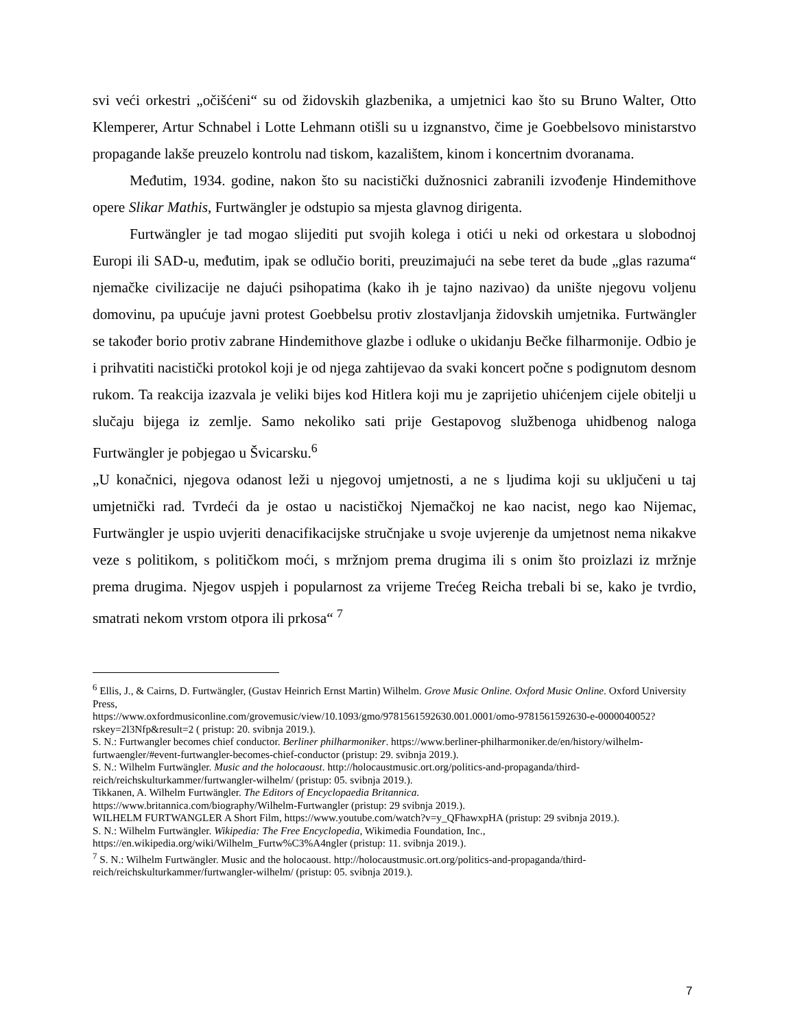svi veći orkestri „očišćeni“ su od židovskih glazbenika, a umjetnici kao što su Bruno Walter, Otto Klemperer, Artur Schnabel i Lotte Lehmann otišli su u izgnanstvo, čime je Goebbelsovo ministarstvo propagande lakše preuzelo kontrolu nad tiskom, kazalištem, kinom i koncertnim dvoranama.
Međutim, 1934. godine, nakon što su nacistički dužnosnici zabranili izvođenje Hindemithove opere Slikar Mathis, Furtwängler je odstupio sa mjesta glavnog dirigenta.
Furtwängler je tad mogao slijediti put svojih kolega i otići u neki od orkestara u slobodnoj Europi ili SAD-u, međutim, ipak se odlučio boriti, preuzimajući na sebe teret da bude „glas razuma“ njemačke civilizacije ne dajući psihopatima (kako ih je tajno nazivao) da unište njegovu voljenu domovinu, pa upućuje javni protest Goebbelsu protiv zlostavljanja židovskih umjetnika. Furtwängler se također borio protiv zabrane Hindemithove glazbe i odluke o ukidanju Bečke filharmonije. Odbio je i prihvatiti nacistički protokol koji je od njega zahtijevao da svaki koncert počne s podignutom desnom rukom. Ta reakcija izazvala je veliki bijes kod Hitlera koji mu je zaprijetio uhićenjem cijele obitelji u slučaju bijega iz zemlje. Samo nekoliko sati prije Gestapovog službenoga uhidbenog naloga Furtwängler je pobjegao u Švicarsku.<sup>6</sup>
„U konačnici, njegova odanost leži u njegovoj umjetnosti, a ne s ljudima koji su uključeni u taj umjetnički rad. Tvrdeći da je ostao u nacističkoj Njemačkoj ne kao nacist, nego kao Nijemac, Furtwängler je uspio uvjeriti denacifikacijske stručnjake u svoje uvjerenje da umjetnost nema nikakve veze s politikom, s političkom moći, s mržnjom prema drugima ili s onim što proizlazi iz mržnje prema drugima. Njegov uspjeh i popularnost za vrijeme Trećeg Reicha trebali bi se, kako je tvrdio, smatrati nekom vrstom otpora ili prkosa“ <sup>7</sup>
<sup>6</sup> Ellis, J., & Cairns, D. Furtwängler, (Gustav Heinrich Ernst Martin) Wilhelm. Grove Music Online. Oxford Music Online. Oxford University Press,
https://www.oxfordmusiconline.com/grovemusic/view/10.1093/gmo/9781561592630.001.0001/omo-9781561592630-e-0000040052?rskey=2l3Nfp&result=2 ( pristup: 20. svibnja 2019.).
S. N.: Furtwangler becomes chief conductor. Berliner philharmoniker. https://www.berliner-philharmoniker.de/en/history/wilhelm-furtwaengler/#event-furtwangler-becomes-chief-conductor (pristup: 29. svibnja 2019.).
S. N.: Wilhelm Furtwängler. Music and the holocaoust. http://holocaustmusic.ort.org/politics-and-propaganda/third-reich/reichskulturkammer/furtwangler-wilhelm/ (pristup: 05. svibnja 2019.).
Tikkanen, A. Wilhelm Furtwängler. The Editors of Encyclopaedia Britannica.
https://www.britannica.com/biography/Wilhelm-Furtwangler (pristup: 29 svibnja 2019.).
WILHELM FURTWANGLER A Short Film, https://www.youtube.com/watch?v=y_QFhawxpHA (pristup: 29 svibnja 2019.).
S. N.: Wilhelm Furtwängler. Wikipedia: The Free Encyclopedia, Wikimedia Foundation, Inc.,
https://en.wikipedia.org/wiki/Wilhelm_Furtw%C3%A4ngler (pristup: 11. svibnja 2019.).
<sup>7</sup> S. N.: Wilhelm Furtwängler. Music and the holocaoust. http://holocaustmusic.ort.org/politics-and-propaganda/third-reich/reichskulturkammer/furtwangler-wilhelm/ (pristup: 05. svibnja 2019.).
7